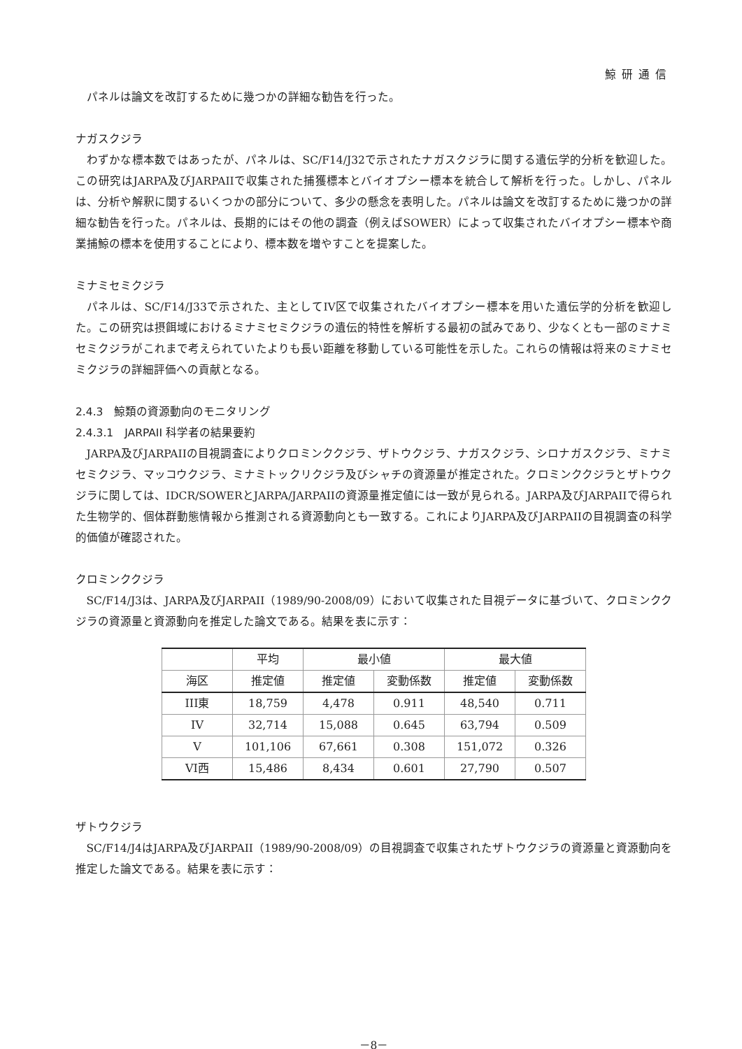鯨研通信
パネルは論文を改訂するために幾つかの詳細な勧告を行った。
ナガスクジラ
わずかな標本数ではあったが、パネルは、SC/F14/J32で示されたナガスクジラに関する遺伝学的分析を歓迎した。この研究はJARPA及びJARPAIIで収集された捕獲標本とバイオプシー標本を統合して解析を行った。しかし、パネルは、分析や解釈に関するいくつかの部分について、多少の懸念を表明した。パネルは論文を改訂するために幾つかの詳細な勧告を行った。パネルは、長期的にはその他の調査（例えばSOWER）によって収集されたバイオプシー標本や商業捕鯨の標本を使用することにより、標本数を増やすことを提案した。
ミナミセミクジラ
パネルは、SC/F14/J33で示された、主としてIV区で収集されたバイオプシー標本を用いた遺伝学的分析を歓迎した。この研究は摂餌域におけるミナミセミクジラの遺伝的特性を解析する最初の試みであり、少なくとも一部のミナミセミクジラがこれまで考えられていたよりも長い距離を移動している可能性を示した。これらの情報は将来のミナミセミクジラの詳細評価への貢献となる。
2.4.3　鯨類の資源動向のモニタリング
2.4.3.1　JARPAII 科学者の結果要約
JARPA及びJARPAIIの目視調査によりクロミンククジラ、ザトウクジラ、ナガスクジラ、シロナガスクジラ、ミナミセミクジラ、マッコウクジラ、ミナミトックリクジラ及びシャチの資源量が推定された。クロミンククジラとザトウクジラに関しては、IDCR/SOWERとJARPA/JARPAIIの資源量推定値には一致が見られる。JARPA及びJARPAIIで得られた生物学的、個体群動態情報から推測される資源動向とも一致する。これによりJARPA及びJARPAIIの目視調査の科学的価値が確認された。
クロミンククジラ
SC/F14/J3は、JARPA及びJARPAII（1989/90-2008/09）において収集された目視データに基づいて、クロミンククジラの資源量と資源動向を推定した論文である。結果を表に示す：
| | 平均 | 最小値 | | 最大値 | |
| --- | --- | --- | --- | --- | --- |
| 海区 | 推定値 | 推定値 | 変動係数 | 推定値 | 変動係数 |
| III東 | 18,759 | 4,478 | 0.911 | 48,540 | 0.711 |
| IV | 32,714 | 15,088 | 0.645 | 63,794 | 0.509 |
| V | 101,106 | 67,661 | 0.308 | 151,072 | 0.326 |
| VI西 | 15,486 | 8,434 | 0.601 | 27,790 | 0.507 |
ザトウクジラ
SC/F14/J4はJARPA及びJARPAII（1989/90-2008/09）の目視調査で収集されたザトウクジラの資源量と資源動向を推定した論文である。結果を表に示す：
－8－